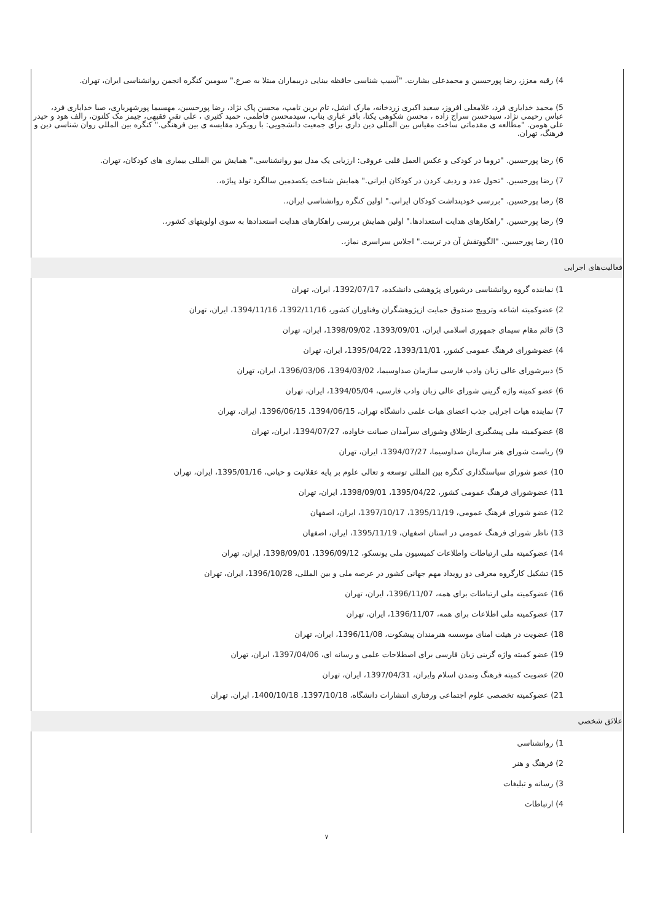4) رقیه معزز، رضا پورحسین و محمدعلی بشارت. "آسیب شناسی حافظه بینایی دربیماران مبتلا به صرع." سومین کنگره انجمن روانشناسی ایران، تهران.
5) محمد خداياری فرد، غلامعلی افروز، سعيد اکبری زردخانه، مارک انشل، تام برين تامپ، محسن پاک نژاد، رضا پورحسين، مهسيما پورشهرياری، صبا خداياری فرد، عباس رحيمی نژاد، سیدحسن سراج زاده ، محسن شکوهی يکتا، باقر غباری بناب، سیدمحسن فاطمی، حميد کثيری ، علی نقی فقيهی، جيمز مک کلنون، رالف هود و حيدر علی هومن. "مطالعه ی مقدماتی ساخت مقياس بين المللی دين داری برای جمعيت دانشجويی: با رويکرد مقايسه ی بين فرهنگی." کنگره بين المللی روان شناسی دين و فرهنگ، تهران.
6) رضا پورحسین. "تروما در کودکی و عکس العمل قلبی عروقی: ارزیابی یک مدل بیو روانشناسی." همایش بین المللی بیماری های کودکان، تهران.
7) رضا پورحسین. "تحول عدد و ردیف کردن در کودکان ایرانی." همایش شناخت یکصدمین سالگرد تولد پیاژه،.
8) رضا پورحسین. "بررسی خودپنداشت کودکان ایرانی." اولین کنگره روانشناسی ایران،.
9) رضا پورحسین. "راهکارهای هدایت استعدادها." اولین همایش بررسی راهکارهای هدایت استعدادها به سوی اولویتهای کشور،.
10) رضا پورحسین. "الگووتقش آن در تربیت." اجلاس سراسری نماز،.
فعالیت‌های اجرایی
1) نماینده گروه روانشناسی درشورای پژوهشی دانشکده، 1392/07/17، ایران، تهران
2) عضوکمیته اشاعه وترویج صندوق حمایت ازپژوهشگران وفناوران کشور، 1392/11/16، 1394/11/16، ایران، تهران
3) قائم مقام سیمای جمهوری اسلامی ایران، 1393/09/01، 1398/09/02، ایران، تهران
4) عضوشورای فرهنگ عمومی کشور، 1393/11/01، 1395/04/22، ایران، تهران
5) دبیرشورای عالی زبان وادب فارسی سازمان صداوسیما، 1394/03/02، 1396/03/06، ایران، تهران
6) عضو کمیته واژه گزینی شورای عالی زبان وادب فارسی، 1394/05/04، ایران، تهران
7) نماینده هیات اجرایی جذب اعضای هیات علمی دانشگاه تهران، 1394/06/15، 1396/06/15، ایران، تهران
8) عضوکمیته ملی پیشگیری ازطلاق وشورای سرآمدان صیانت خاواده، 1394/07/27، ایران، تهران
9) ریاست شورای هنر سازمان صداوسیما، 1394/07/27، ایران، تهران
10) عضو شورای سیاستگذاری کنگره بین المللی توسعه و تعالی علوم بر پایه عقلانیت و حیاتی، 1395/01/16، ایران، تهران
11) عضوشورای فرهنگ عمومی کشور، 1395/04/22، 1398/09/01، ایران، تهران
12) عضو شورای فرهنگ عمومی، 1395/11/19، 1397/10/17، ایران، اصفهان
13) ناظر شورای فرهنگ عمومی در استان اصفهان، 1395/11/19، ایران، اصفهان
14) عضوکمیته ملی ارتباطات واطلاعات کمیسیون ملی یونسکو، 1396/09/12، 1398/09/01، ایران، تهران
15) تشکیل کارگروه معرفی دو رویداد مهم جهانی کشور در عرصه ملی و بین المللی، 1396/10/28، ایران، تهران
16) عضوکمیته ملی ارتباطات برای همه، 1396/11/07، ایران، تهران
17) عضوکمیته ملی اطلاعات برای همه، 1396/11/07، ایران، تهران
18) عضویت در هیئت امنای موسسه هنرمندان پیشکوت، 1396/11/08، ایران، تهران
19) عضو کمیته واژه گزینی زبان فارسی برای اصطلاحات علمی و رسانه ای، 1397/04/06، ایران، تهران
20) عضویت کمیته فرهنگ وتمدن اسلام وایران، 1397/04/31، ایران، تهران
21) عضوکمیته تخصصی علوم اجتماعی ورفتاری انتشارات دانشگاه، 1397/10/18، 1400/10/18، ایران، تهران
علائق شخصی
1) روانشناسی
2) فرهنگ و هنر
3) رسانه و تبلیغات
4) ارتباطات
۷